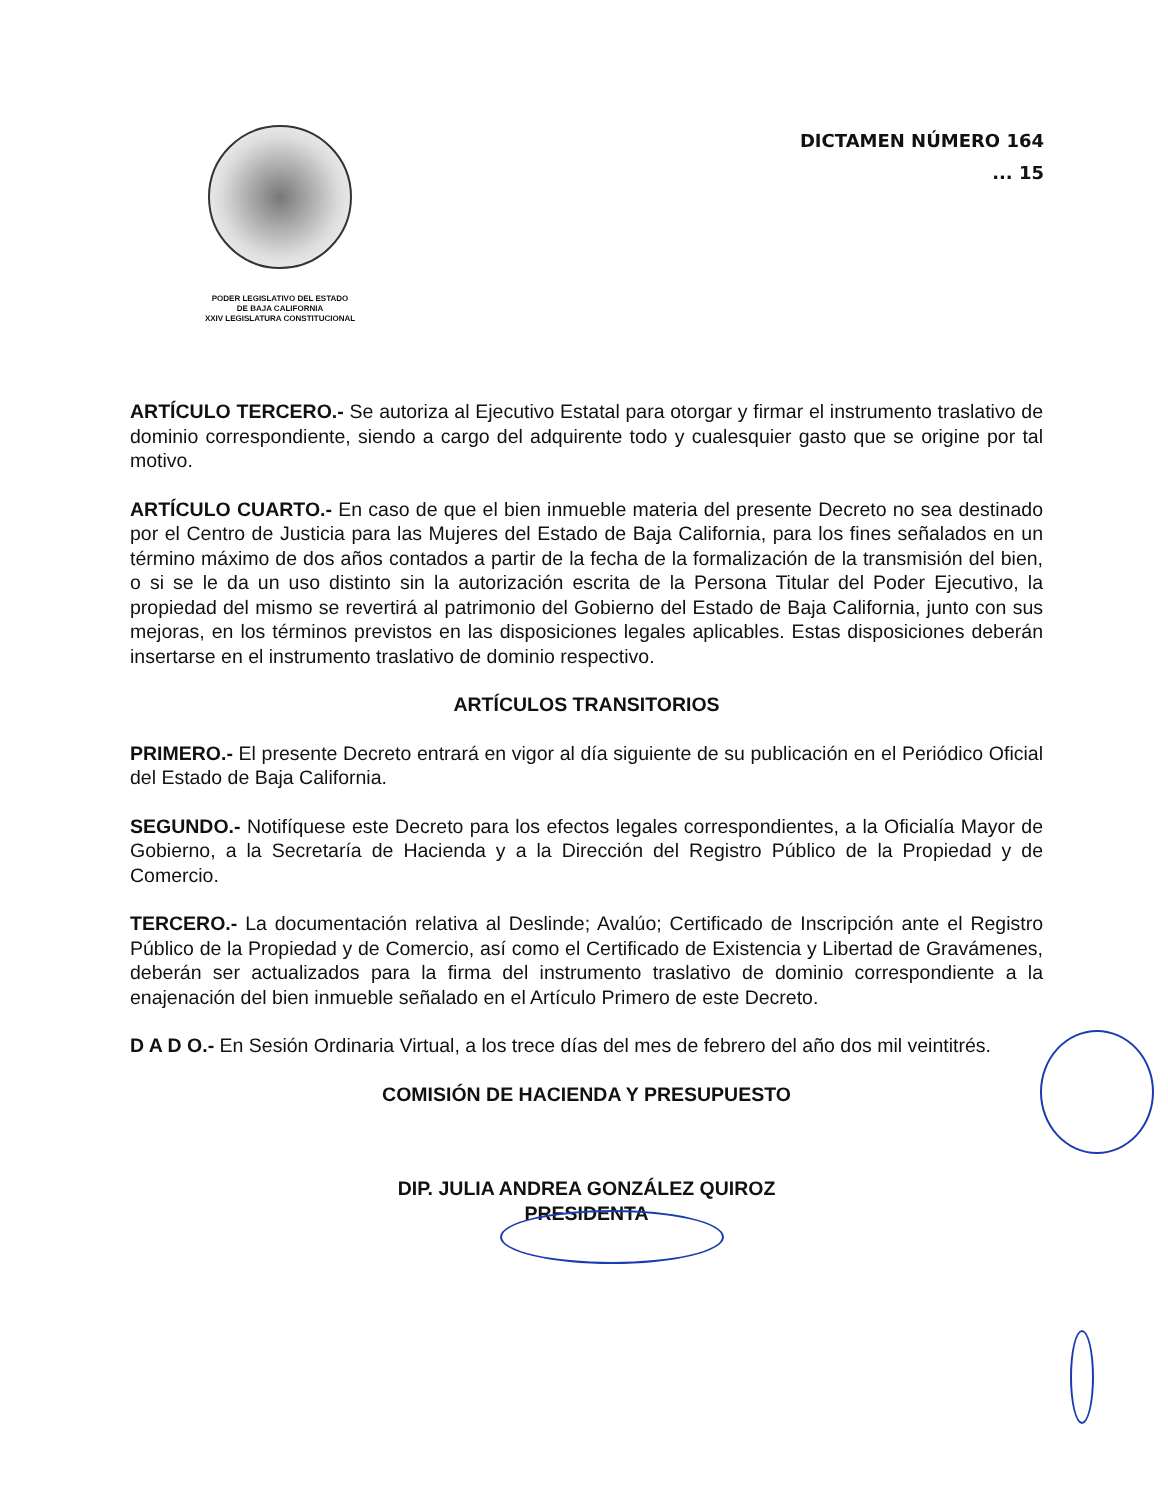PODER LEGISLATIVO DEL ESTADO
DE BAJA CALIFORNIA
XXIV LEGISLATURA CONSTITUCIONAL
DICTAMEN NÚMERO 164
... 15
ARTÍCULO TERCERO.- Se autoriza al Ejecutivo Estatal para otorgar y firmar el instrumento traslativo de dominio correspondiente, siendo a cargo del adquirente todo y cualesquier gasto que se origine por tal motivo.
ARTÍCULO CUARTO.- En caso de que el bien inmueble materia del presente Decreto no sea destinado por el Centro de Justicia para las Mujeres del Estado de Baja California, para los fines señalados en un término máximo de dos años contados a partir de la fecha de la formalización de la transmisión del bien, o si se le da un uso distinto sin la autorización escrita de la Persona Titular del Poder Ejecutivo, la propiedad del mismo se revertirá al patrimonio del Gobierno del Estado de Baja California, junto con sus mejoras, en los términos previstos en las disposiciones legales aplicables. Estas disposiciones deberán insertarse en el instrumento traslativo de dominio respectivo.
ARTÍCULOS TRANSITORIOS
PRIMERO.- El presente Decreto entrará en vigor al día siguiente de su publicación en el Periódico Oficial del Estado de Baja California.
SEGUNDO.- Notifíquese este Decreto para los efectos legales correspondientes, a la Oficialía Mayor de Gobierno, a la Secretaría de Hacienda y a la Dirección del Registro Público de la Propiedad y de Comercio.
TERCERO.- La documentación relativa al Deslinde; Avalúo; Certificado de Inscripción ante el Registro Público de la Propiedad y de Comercio, así como el Certificado de Existencia y Libertad de Gravámenes, deberán ser actualizados para la firma del instrumento traslativo de dominio correspondiente a la enajenación del bien inmueble señalado en el Artículo Primero de este Decreto.
D A D O.- En Sesión Ordinaria Virtual, a los trece días del mes de febrero del año dos mil veintitrés.
COMISIÓN DE HACIENDA Y PRESUPUESTO
DIP. JULIA ANDREA GONZÁLEZ QUIROZ
PRESIDENTA